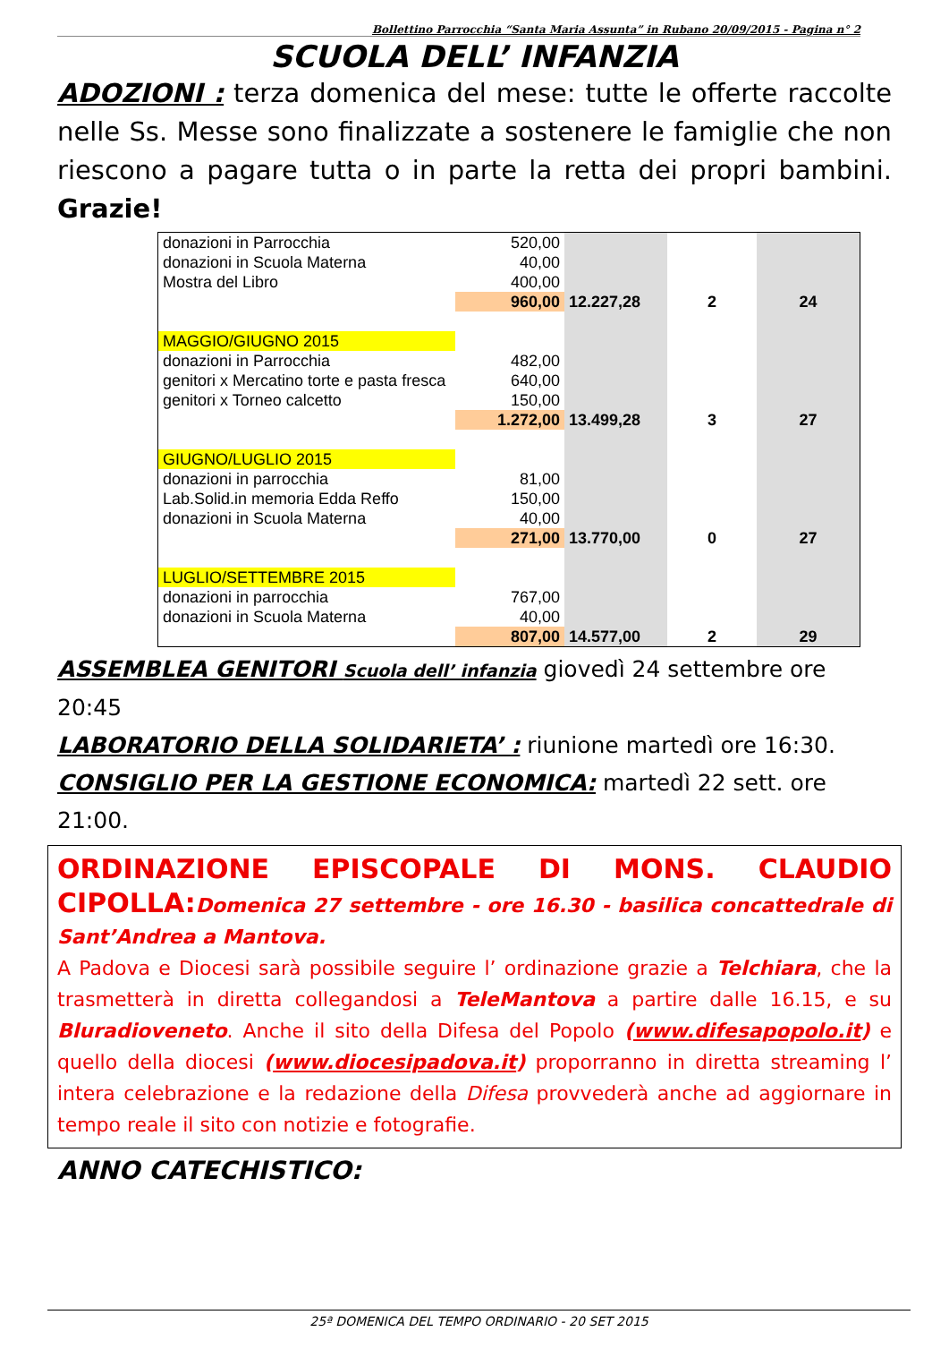Bollettino Parrocchia “Santa Maria Assunta” in Rubano 20/09/2015 - Pagina n° 2
SCUOLA DELL’ INFANZIA
ADOZIONI : terza domenica del mese: tutte le offerte raccolte nelle Ss. Messe sono finalizzate a sostenere le famiglie che non riescono a pagare tutta o in parte la retta dei propri bambini. Grazie!
| donazioni in Parrocchia | 520,00 | | | |
| donazioni in Scuola Materna | 40,00 | | | |
| Mostra del Libro | 400,00 | | | |
| | 960,00 | 12.227,28 | 2 | 24 |
| MAGGIO/GIUGNO 2015 | | | | |
| donazioni in Parrocchia | 482,00 | | | |
| genitori x Mercatino torte e pasta fresca | 640,00 | | | |
| genitori x Torneo calcetto | 150,00 | | | |
| | 1.272,00 | 13.499,28 | 3 | 27 |
| GIUGNO/LUGLIO 2015 | | | | |
| donazioni in parrocchia | 81,00 | | | |
| Lab.Solid.in memoria Edda Reffo | 150,00 | | | |
| donazioni in Scuola Materna | 40,00 | | | |
| | 271,00 | 13.770,00 | 0 | 27 |
| LUGLIO/SETTEMBRE 2015 | | | | |
| donazioni in parrocchia | 767,00 | | | |
| donazioni in Scuola Materna | 40,00 | | | |
| | 807,00 | 14.577,00 | 2 | 29 |
ASSEMBLEA GENITORI Scuola dell’ infanzia giovedì 24 settembre ore 20:45
LABORATORIO DELLA SOLIDARIETA’ : riunione martedì ore 16:30.
CONSIGLIO PER LA GESTIONE ECONOMICA: martedì 22 sett. ore 21:00.
ORDINAZIONE EPISCOPALE DI MONS. CLAUDIO CIPOLLA: Domenica 27 settembre - ore 16.30 - basilica concattedrale di Sant’Andrea a Mantova.
A Padova e Diocesi sarà possibile seguire l’ ordinazione grazie a Telchiara, che la trasmetterà in diretta collegandosi a TeleMantova a partire dalle 16.15, e su Bluradioveneto. Anche il sito della Difesa del Popolo (www.difesapopolo.it) e quello della diocesi (www.diocesipadova.it) proporranno in diretta streaming l’ intera celebrazione e la redazione della Difesa provvederà anche ad aggiornare in tempo reale il sito con notizie e fotografie.
ANNO CATECHISTICO:
25ª DOMENICA DEL TEMPO ORDINARIO - 20 SET 2015